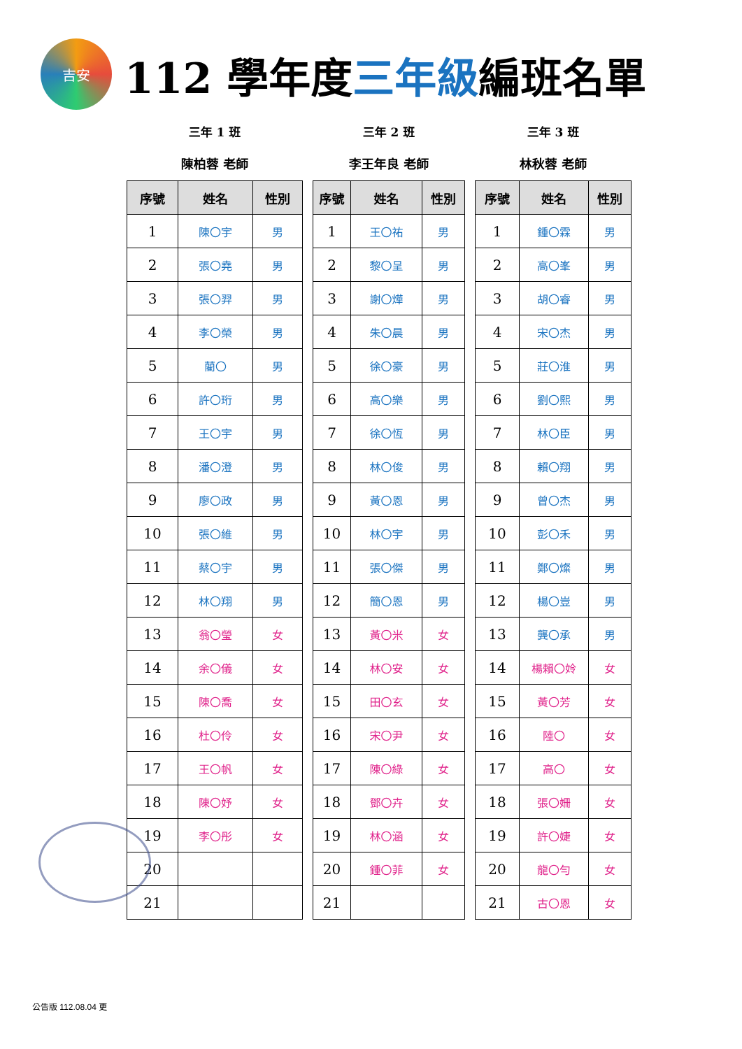吉安
112 學年度三年級編班名單
三年 1 班
陳柏蓉 老師
| 序號 | 姓名 | 性別 |
| --- | --- | --- |
| 1 | 陳〇宇 | 男 |
| 2 | 張〇堯 | 男 |
| 3 | 張〇羿 | 男 |
| 4 | 李〇榮 | 男 |
| 5 | 藺〇 | 男 |
| 6 | 許〇珩 | 男 |
| 7 | 王〇宇 | 男 |
| 8 | 潘〇澄 | 男 |
| 9 | 廖〇政 | 男 |
| 10 | 張〇維 | 男 |
| 11 | 蔡〇宇 | 男 |
| 12 | 林〇翔 | 男 |
| 13 | 翁〇瑩 | 女 |
| 14 | 余〇儀 | 女 |
| 15 | 陳〇喬 | 女 |
| 16 | 杜〇伶 | 女 |
| 17 | 王〇帆 | 女 |
| 18 | 陳〇妤 | 女 |
| 19 | 李〇彤 | 女 |
| 20 | | |
| 21 | | |
三年 2 班
李王年良 老師
| 序號 | 姓名 | 性別 |
| --- | --- | --- |
| 1 | 王〇祐 | 男 |
| 2 | 黎〇呈 | 男 |
| 3 | 謝〇燁 | 男 |
| 4 | 朱〇晨 | 男 |
| 5 | 徐〇豪 | 男 |
| 6 | 高〇樂 | 男 |
| 7 | 徐〇恆 | 男 |
| 8 | 林〇俊 | 男 |
| 9 | 黃〇恩 | 男 |
| 10 | 林〇宇 | 男 |
| 11 | 張〇傑 | 男 |
| 12 | 簡〇恩 | 男 |
| 13 | 黃〇米 | 女 |
| 14 | 林〇安 | 女 |
| 15 | 田〇玄 | 女 |
| 16 | 宋〇尹 | 女 |
| 17 | 陳〇綠 | 女 |
| 18 | 鄧〇卉 | 女 |
| 19 | 林〇涵 | 女 |
| 20 | 鍾〇菲 | 女 |
| 21 | | |
三年 3 班
林秋蓉 老師
| 序號 | 姓名 | 性別 |
| --- | --- | --- |
| 1 | 鍾〇霖 | 男 |
| 2 | 高〇峯 | 男 |
| 3 | 胡〇睿 | 男 |
| 4 | 宋〇杰 | 男 |
| 5 | 莊〇淮 | 男 |
| 6 | 劉〇熙 | 男 |
| 7 | 林〇臣 | 男 |
| 8 | 賴〇翔 | 男 |
| 9 | 曾〇杰 | 男 |
| 10 | 彭〇禾 | 男 |
| 11 | 鄭〇燦 | 男 |
| 12 | 楊〇豈 | 男 |
| 13 | 龔〇承 | 男 |
| 14 | 楊賴〇姈 | 女 |
| 15 | 黃〇芳 | 女 |
| 16 | 陸〇 | 女 |
| 17 | 高〇 | 女 |
| 18 | 張〇姍 | 女 |
| 19 | 許〇婕 | 女 |
| 20 | 龍〇勻 | 女 |
| 21 | 古〇恩 | 女 |
公告版 112.08.04 更